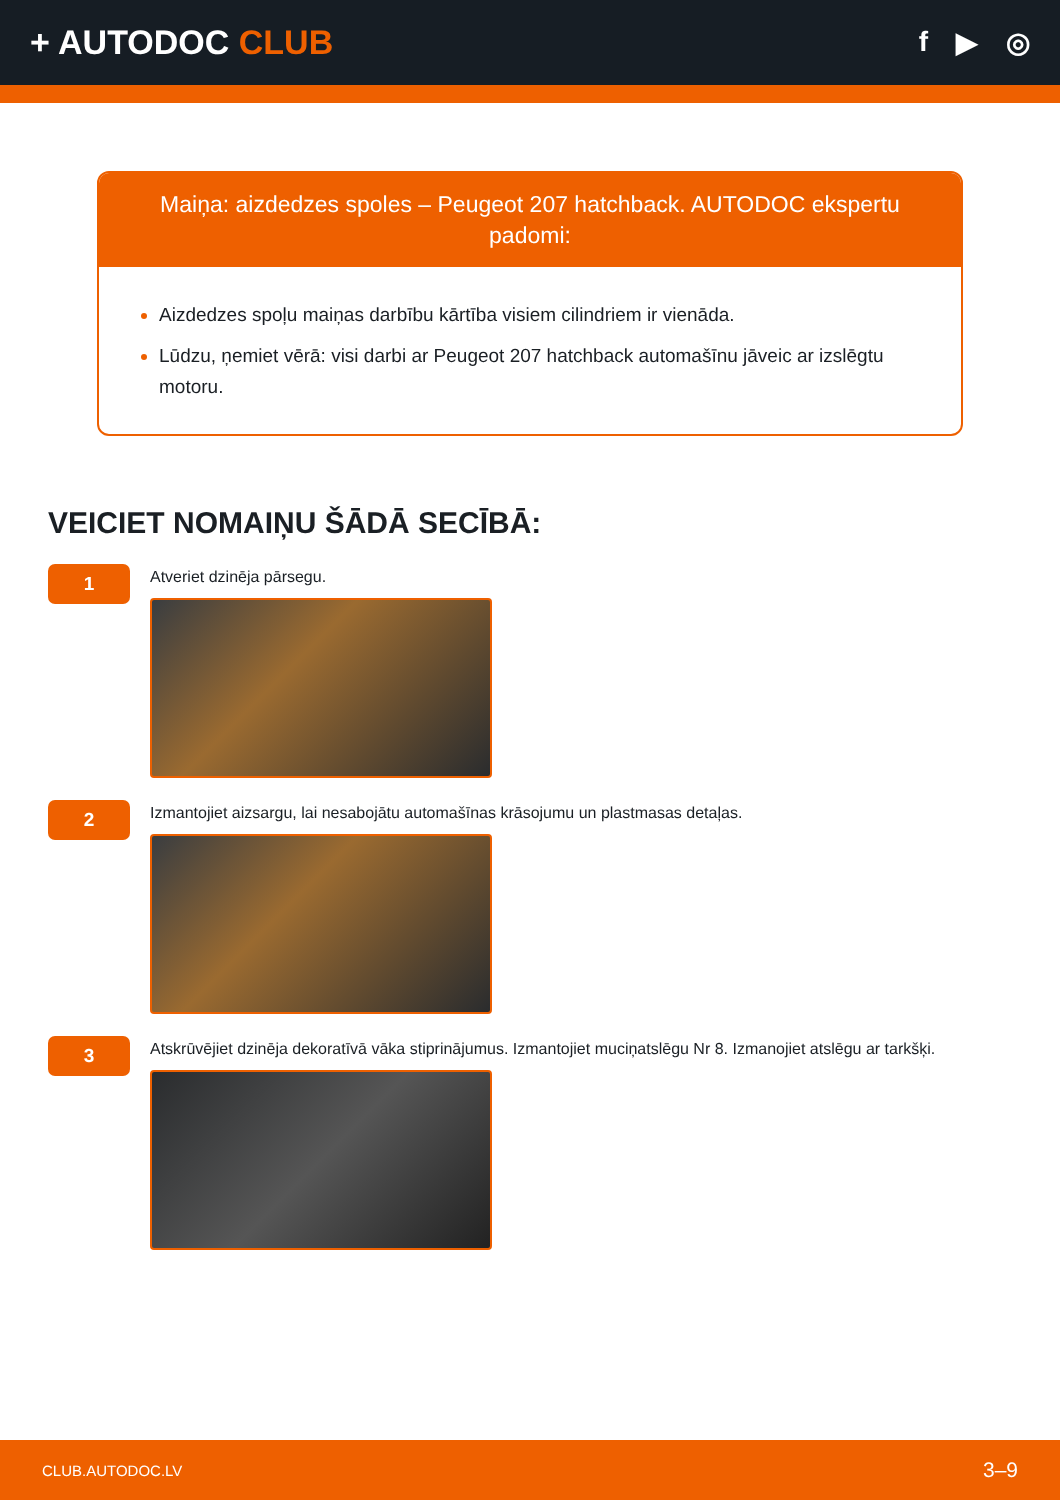+ AUTODOC CLUB
f ▶ ◎
Maiņa: aizdedzes spoles – Peugeot 207 hatchback. AUTODOC ekspertu padomi:
Aizdedzes spoļu maiņas darbību kārtība visiem cilindriem ir vienāda.
Lūdzu, ņemiet vērā: visi darbi ar Peugeot 207 hatchback automašīnu jāveic ar izslēgtu motoru.
VEICIET NOMAIŅU ŠĀDĀ SECĪBĀ:
1
Atveriet dzinēja pārsegu.
2
Izmantojiet aizsargu, lai nesabojātu automašīnas krāsojumu un plastmasas detaļas.
3
Atskrūvējiet dzinēja dekoratīvā vāka stiprinājumus. Izmantojiet muciņatslēgu Nr 8. Izmanojiet atslēgu ar tarkšķi.
CLUB.AUTODOC.LV 3–9